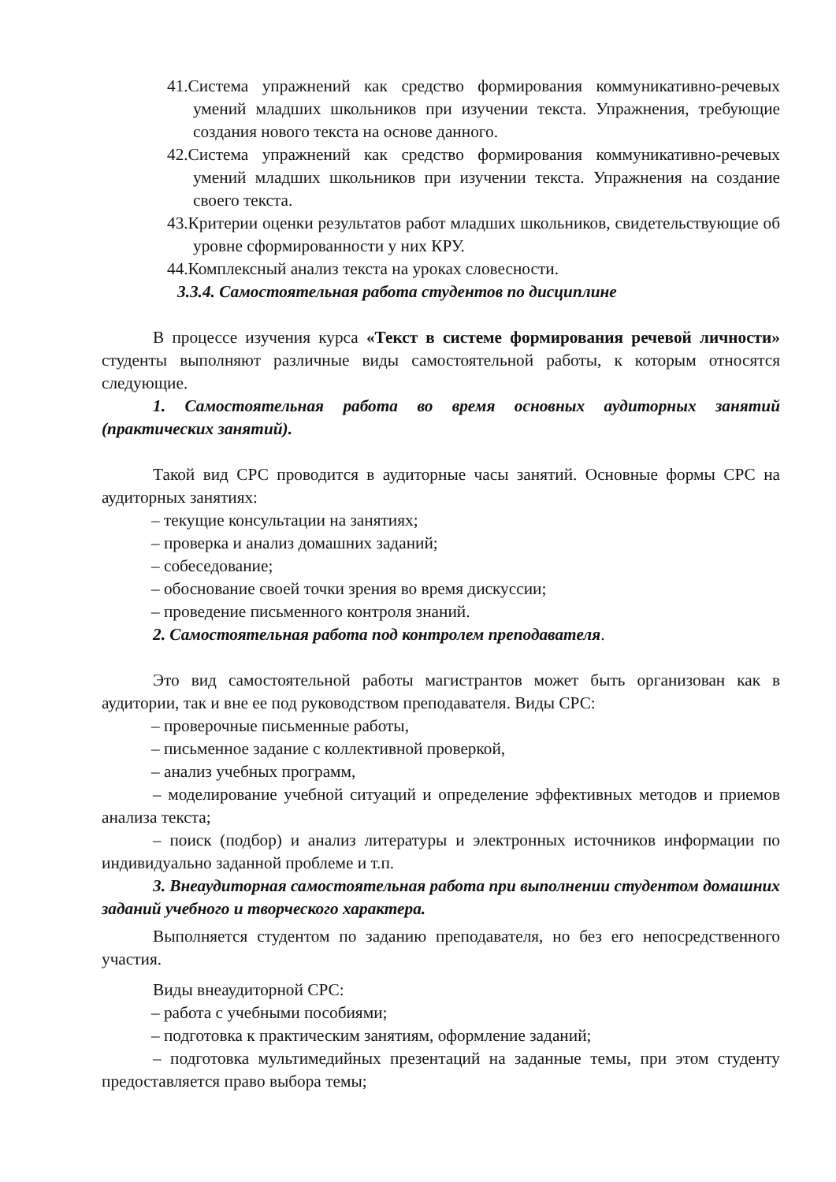41.Система упражнений как средство формирования коммуникативно-речевых умений младших школьников при изучении текста. Упражнения, требующие создания нового текста на основе данного.
42.Система упражнений как средство формирования коммуникативно-речевых умений младших школьников при изучении текста. Упражнения на создание своего текста.
43.Критерии оценки результатов работ младших школьников, свидетельствующие об уровне сформированности у них КРУ.
44.Комплексный анализ текста на уроках словесности.
3.3.4. Самостоятельная работа студентов по дисциплине
В процессе изучения курса «Текст в системе формирования речевой личности» студенты выполняют различные виды самостоятельной работы, к которым относятся следующие.
1. Самостоятельная работа во время основных аудиторных занятий (практических занятий).
Такой вид СРС проводится в аудиторные часы занятий. Основные формы СРС на аудиторных занятиях:
– текущие консультации на занятиях;
– проверка и анализ домашних заданий;
– собеседование;
– обоснование своей точки зрения во время дискуссии;
– проведение письменного контроля знаний.
2. Самостоятельная работа под контролем преподавателя.
Это вид самостоятельной работы магистрантов может быть организован как в аудитории, так и вне ее под руководством преподавателя. Виды СРС:
– проверочные письменные работы,
– письменное задание с коллективной проверкой,
– анализ учебных программ,
– моделирование учебной ситуаций и определение эффективных методов и приемов анализа текста;
– поиск (подбор) и анализ литературы и электронных источников информации по индивидуально заданной проблеме и т.п.
3. Внеаудиторная самостоятельная работа при выполнении студентом домашних заданий учебного и творческого характера.
Выполняется студентом по заданию преподавателя, но без его непосредственного участия.
Виды внеаудиторной СРС:
– работа с учебными пособиями;
– подготовка к практическим занятиям, оформление заданий;
– подготовка мультимедийных презентаций на заданные темы, при этом студенту предоставляется право выбора темы;